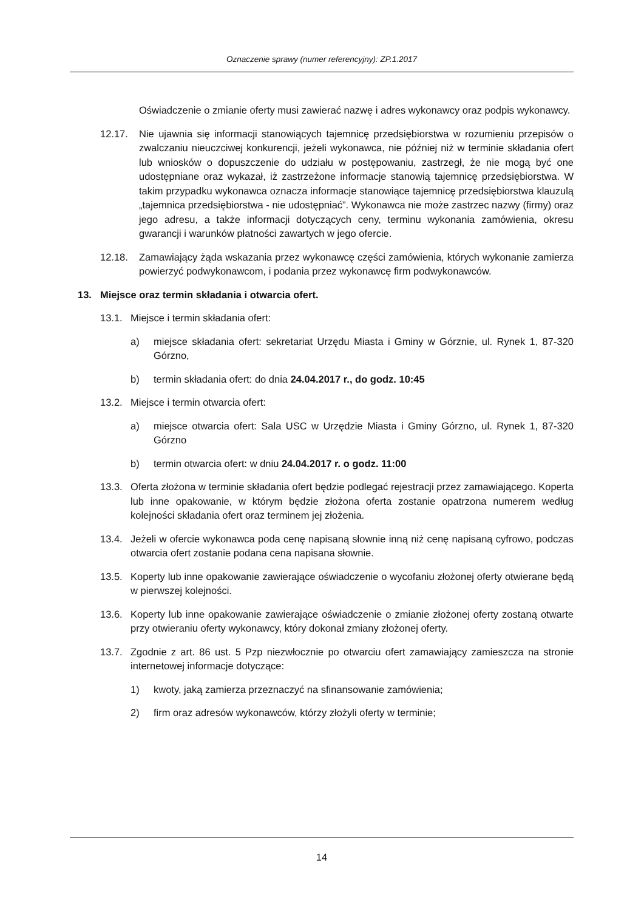Oznaczenie sprawy (numer referencyjny): ZP.1.2017
Oświadczenie o zmianie oferty musi zawierać nazwę i adres wykonawcy oraz podpis wykonawcy.
12.17. Nie ujawnia się informacji stanowiących tajemnicę przedsiębiorstwa w rozumieniu przepisów o zwalczaniu nieuczciwej konkurencji, jeżeli wykonawca, nie później niż w terminie składania ofert lub wniosków o dopuszczenie do udziału w postępowaniu, zastrzegł, że nie mogą być one udostępniane oraz wykazał, iż zastrzeżone informacje stanowią tajemnicę przedsiębiorstwa. W takim przypadku wykonawca oznacza informacje stanowiące tajemnicę przedsiębiorstwa klauzulą „tajemnica przedsiębiorstwa - nie udostępniać”. Wykonawca nie może zastrzec nazwy (firmy) oraz jego adresu, a także informacji dotyczących ceny, terminu wykonania zamówienia, okresu gwarancji i warunków płatności zawartych w jego ofercie.
12.18. Zamawiający żąda wskazania przez wykonawcę części zamówienia, których wykonanie zamierza powierzyć podwykonawcom, i podania przez wykonawcę firm podwykonawców.
13. Miejsce oraz termin składania i otwarcia ofert.
13.1. Miejsce i termin składania ofert:
a) miejsce składania ofert: sekretariat Urzędu Miasta i Gminy w Górznie, ul. Rynek 1, 87-320 Górzno,
b) termin składania ofert: do dnia 24.04.2017 r., do godz. 10:45
13.2. Miejsce i termin otwarcia ofert:
a) miejsce otwarcia ofert: Sala USC w Urzędzie Miasta i Gminy Górzno, ul. Rynek 1, 87-320 Górzno
b) termin otwarcia ofert: w dniu 24.04.2017 r. o godz. 11:00
13.3. Oferta złożona w terminie składania ofert będzie podlegać rejestracji przez zamawiającego. Koperta lub inne opakowanie, w którym będzie złożona oferta zostanie opatrzona numerem według kolejności składania ofert oraz terminem jej złożenia.
13.4. Jeżeli w ofercie wykonawca poda cenę napisaną słownie inną niż cenę napisaną cyfrowo, podczas otwarcia ofert zostanie podana cena napisana słownie.
13.5. Koperty lub inne opakowanie zawierające oświadczenie o wycofaniu złożonej oferty otwierane będą w pierwszej kolejności.
13.6. Koperty lub inne opakowanie zawierające oświadczenie o zmianie złożonej oferty zostaną otwarte przy otwieraniu oferty wykonawcy, który dokonał zmiany złożonej oferty.
13.7. Zgodnie z art. 86 ust. 5 Pzp niezwłocznie po otwarciu ofert zamawiający zamieszcza na stronie internetowej informacje dotyczące:
1) kwoty, jaką zamierza przeznaczyć na sfinansowanie zamówienia;
2) firm oraz adresów wykonawców, którzy złożyli oferty w terminie;
14